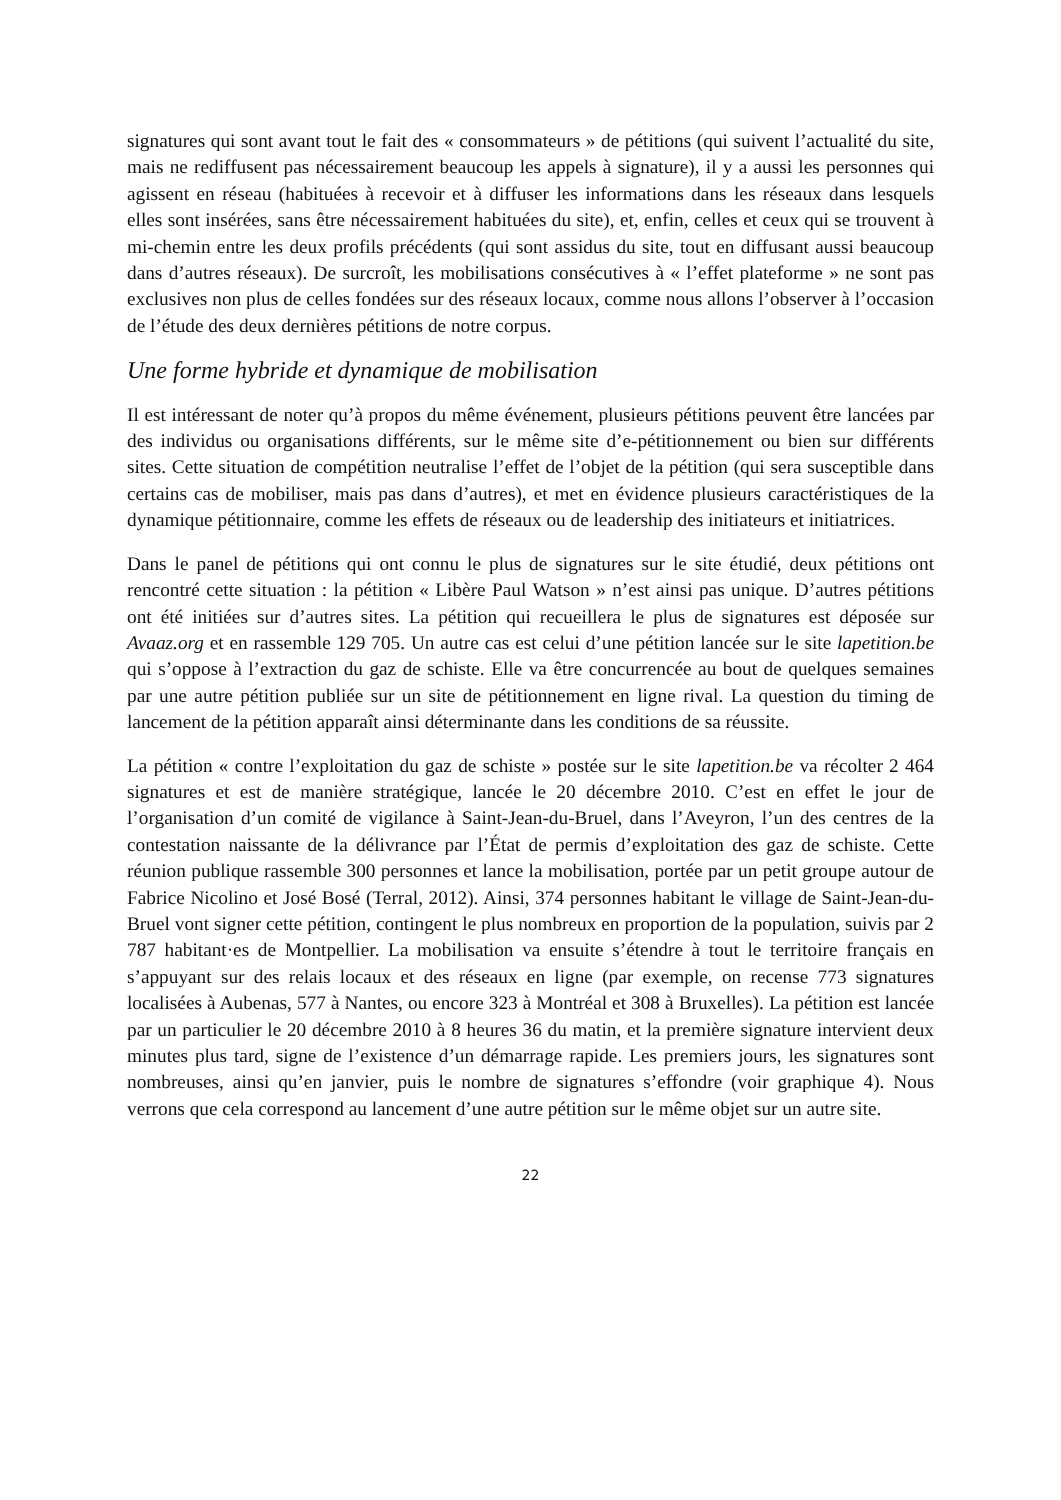signatures qui sont avant tout le fait des « consommateurs » de pétitions (qui suivent l’actualité du site, mais ne rediffusent pas nécessairement beaucoup les appels à signature), il y a aussi les personnes qui agissent en réseau (habituées à recevoir et à diffuser les informations dans les réseaux dans lesquels elles sont insérées, sans être nécessairement habituées du site), et, enfin, celles et ceux qui se trouvent à mi-chemin entre les deux profils précédents (qui sont assidus du site, tout en diffusant aussi beaucoup dans d’autres réseaux). De surcroît, les mobilisations consécutives à « l’effet plateforme » ne sont pas exclusives non plus de celles fondées sur des réseaux locaux, comme nous allons l’observer à l’occasion de l’étude des deux dernières pétitions de notre corpus.
Une forme hybride et dynamique de mobilisation
Il est intéressant de noter qu’à propos du même événement, plusieurs pétitions peuvent être lancées par des individus ou organisations différents, sur le même site d’e-pétitionnement ou bien sur différents sites. Cette situation de compétition neutralise l’effet de l’objet de la pétition (qui sera susceptible dans certains cas de mobiliser, mais pas dans d’autres), et met en évidence plusieurs caractéristiques de la dynamique pétitionnaire, comme les effets de réseaux ou de leadership des initiateurs et initiatrices.
Dans le panel de pétitions qui ont connu le plus de signatures sur le site étudié, deux pétitions ont rencontré cette situation : la pétition « Libère Paul Watson » n’est ainsi pas unique. D’autres pétitions ont été initiées sur d’autres sites. La pétition qui recueillera le plus de signatures est déposée sur Avaaz.org et en rassemble 129 705. Un autre cas est celui d’une pétition lancée sur le site lapetition.be qui s’oppose à l’extraction du gaz de schiste. Elle va être concurrencée au bout de quelques semaines par une autre pétition publiée sur un site de pétitionnement en ligne rival. La question du timing de lancement de la pétition apparaît ainsi déterminante dans les conditions de sa réussite.
La pétition « contre l’exploitation du gaz de schiste » postée sur le site lapetition.be va récolter 2 464 signatures et est de manière stratégique, lancée le 20 décembre 2010. C’est en effet le jour de l’organisation d’un comité de vigilance à Saint-Jean-du-Bruel, dans l’Aveyron, l’un des centres de la contestation naissante de la délivrance par l’État de permis d’exploitation des gaz de schiste. Cette réunion publique rassemble 300 personnes et lance la mobilisation, portée par un petit groupe autour de Fabrice Nicolino et José Bosé (Terral, 2012). Ainsi, 374 personnes habitant le village de Saint-Jean-du-Bruel vont signer cette pétition, contingent le plus nombreux en proportion de la population, suivis par 2 787 habitant·es de Montpellier. La mobilisation va ensuite s’étendre à tout le territoire français en s’appuyant sur des relais locaux et des réseaux en ligne (par exemple, on recense 773 signatures localisées à Aubenas, 577 à Nantes, ou encore 323 à Montréal et 308 à Bruxelles). La pétition est lancée par un particulier le 20 décembre 2010 à 8 heures 36 du matin, et la première signature intervient deux minutes plus tard, signe de l’existence d’un démarrage rapide. Les premiers jours, les signatures sont nombreuses, ainsi qu’en janvier, puis le nombre de signatures s’effondre (voir graphique 4). Nous verrons que cela correspond au lancement d’une autre pétition sur le même objet sur un autre site.
22